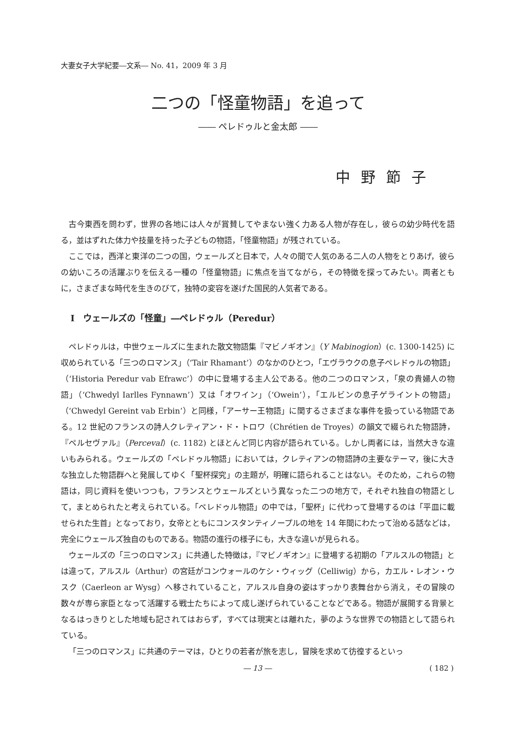大妻女子大学紀要―文系― No. 41，2009 年 3 月
二つの「怪童物語」を追って
―― ペレドゥルと金太郎 ――
中野節子
古今東西を問わず，世界の各地には人々が賞賛してやまない強く力ある人物が存在し，彼らの幼少時代を語る，並はずれた体力や技量を持った子どもの物語，「怪童物語」が残されている。
ここでは，西洋と東洋の二つの国，ウェールズと日本で，人々の間で人気のある二人の人物をとりあげ，彼らの幼いころの活躍ぶりを伝える一種の「怪童物語」に焦点を当てながら，その特徴を探ってみたい。両者ともに，さまざまな時代を生きのびて，独特の変容を遂げた国民的人気者である。
I　ウェールズの「怪童」―ペレドゥル（Peredur）
ペレドゥルは，中世ウェールズに生まれた散文物語集『マビノギオン』（Y Mabinogion）(c. 1300-1425) に収められている「三つのロマンス」（‘Tair Rhamant’）のなかのひとつ，「エヴラウクの息子ペレドゥルの物語」（‘Historia Peredur vab Efrawc’）の中に登場する主人公である。他の二つのロマンス，「泉の貴婦人の物語」（‘Chwedyl Iarlles Fynnawn’）又は「オワイン」（‘Owein’），「エルビンの息子ゲライントの物語」（‘Chwedyl Gereint vab Erbin’）と同様，「アーサー王物語」に関するさまざまな事件を扱っている物語である。12 世紀のフランスの詩人クレティアン・ド・トロワ（Chrétien de Troyes）の韻文で綴られた物語詩，『ペルセヴァル』（Perceval）(c. 1182) とほとんど同じ内容が語られている。しかし両者には，当然大きな違いもみられる。ウェールズの「ペレドゥル物語」においては，クレティアンの物語詩の主要なテーマ，後に大きな独立した物語群へと発展してゆく「聖杯探究」の主題が，明確に語られることはない。そのため，これらの物語は，同じ資料を使いつつも，フランスとウェールズという異なった二つの地方で，それぞれ独自の物語として，まとめられたと考えられている。「ペレドゥル物語」の中では，「聖杯」に代わって登場するのは「平皿に載せられた生首」となっており，女帝とともにコンスタンティノープルの地を 14 年間にわたって治める話などは，完全にウェールズ独自のものである。物語の進行の様子にも，大きな違いが見られる。
ウェールズの「三つのロマンス」に共通した特徴は，『マビノギオン』に登場する初期の「アルスルの物語」とは違って，アルスル（Arthur）の宮廷がコンウォールのケシ・ウィッグ（Celliwig）から，カエル・レオン・ウスク（Caerleon ar Wysg）へ移されていること，アルスル自身の姿はすっかり表舞台から消え，その冒険の数々が専ら家臣となって活躍する戦士たちによって成し遂げられていることなどである。物語が展開する背景となるはっきりとした地域も記されてはおらず，すべては現実とは離れた，夢のような世界での物語として語られている。
「三つのロマンス」に共通のテーマは，ひとりの若者が旅を志し，冒険を求めて彷徨するといっ
― 13 ― ( 182 )